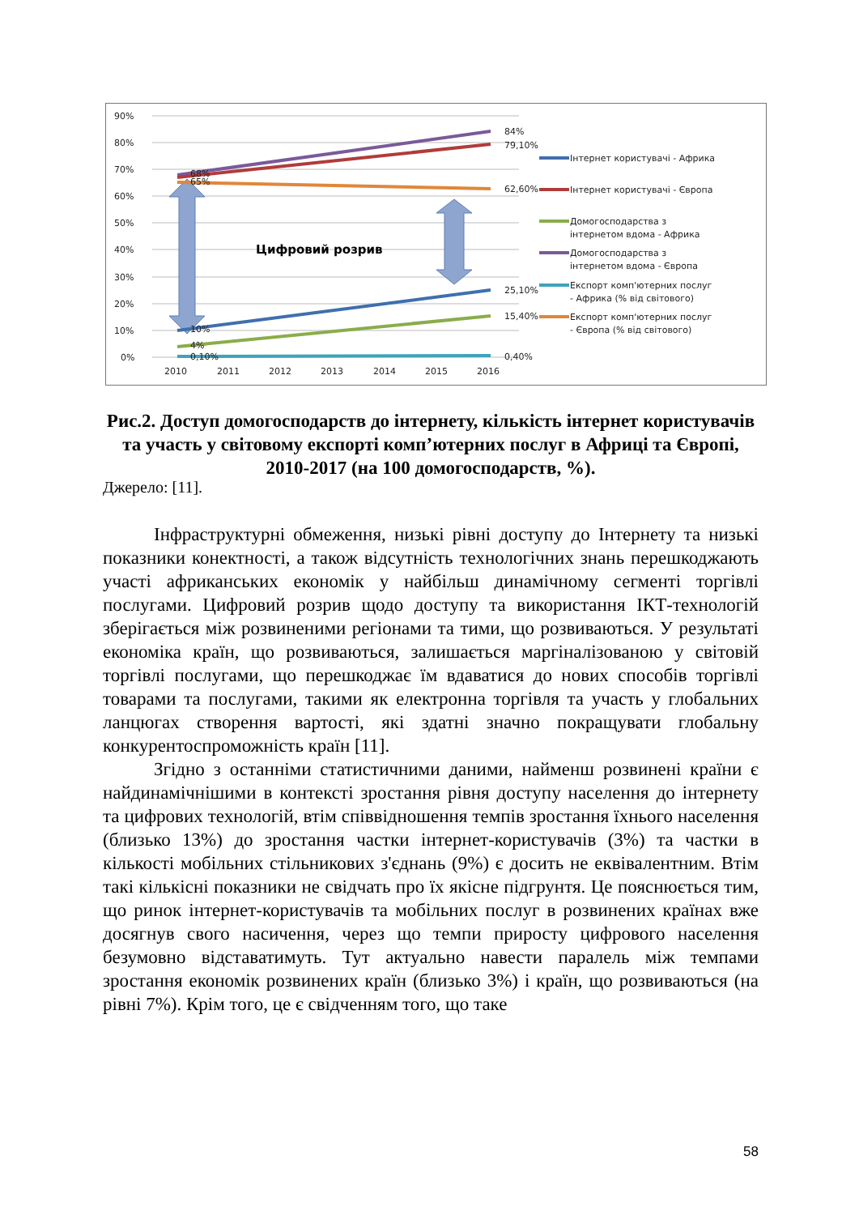90%
80%
70%
60%
50%
40%
30%
20%
10%
0%
2010
2011
2012
2013
2014
2015
2016
Цифровий розрив
84%
79,10%
68%
65%
62,60%
25,10%
15,40%
10%
4%
0,10%
0,40%
Інтернет користувачі - Африка
Інтернет користувачі - Європа
Домогосподарства з
інтернетом вдома - Африка
Домогосподарства з
інтернетом вдома - Європа
Експорт комп'ютерних послуг
- Африка (% від світового)
Експорт комп'ютерних послуг
- Європа (% від світового)
Рис.2. Доступ домогосподарств до інтернету, кількість інтернет користувачів та участь у світовому експорті комп’ютерних послуг в Африці та Європі, 2010-2017 (на 100 домогосподарств, %).
Джерело: [11].
Інфраструктурні обмеження, низькі рівні доступу до Інтернету та низькі показники конектності, а також відсутність технологічних знань перешкоджають участі африканських економік у найбільш динамічному сегменті торгівлі послугами. Цифровий розрив щодо доступу та використання ІКТ-технологій зберігається між розвиненими регіонами та тими, що розвиваються. У результаті економіка країн, що розвиваються, залишається маргіналізованою у світовій торгівлі послугами, що перешкоджає їм вдаватися до нових способів торгівлі товарами та послугами, такими як електронна торгівля та участь у глобальних ланцюгах створення вартості, які здатні значно покращувати глобальну конкурентоспроможність країн [11].
Згідно з останніми статистичними даними, найменш розвинені країни є найдинамічнішими в контексті зростання рівня доступу населення до інтернету та цифрових технологій, втім співвідношення темпів зростання їхнього населення (близько 13%) до зростання частки інтернет-користувачів (3%) та частки в кількості мобільних стільникових з'єднань (9%) є досить не еквівалентним. Втім такі кількісні показники не свідчать про їх якісне підгрунтя. Це пояснюється тим, що ринок інтернет-користувачів та мобільних послуг в розвинених країнах вже досягнув свого насичення, через що темпи приросту цифрового населення безумовно відставатимуть. Тут актуально навести паралель між темпами зростання економік розвинених країн (близько 3%) і країн, що розвиваються (на рівні 7%). Крім того, це є свідченням того, що таке
58